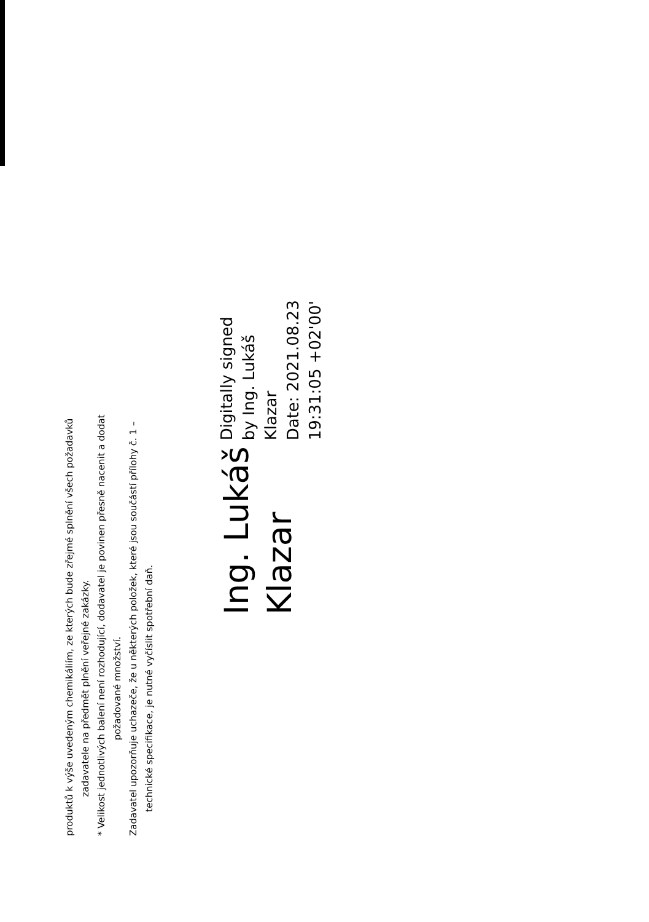produktů k výše uvedeným chemikáliím, ze kterých bude zřejmé splnění všech požadavků
zadavatele na předmět plnění veřejné zakázky.
* Velikost jednotlivých balení není rozhodující, dodavatel je povinen přesně nacenit a dodat
požadované množství.
Zadavatel upozorňuje uchazeče, že u některých položek, které jsou součástí přílohy č. 1 –
technické specifikace, je nutné vyčíslit spotřební daň.
Ing. Lukáš
Klazar
Digitally signed
by Ing. Lukáš
Klazar
Date: 2021.08.23
19:31:05 +02'00'